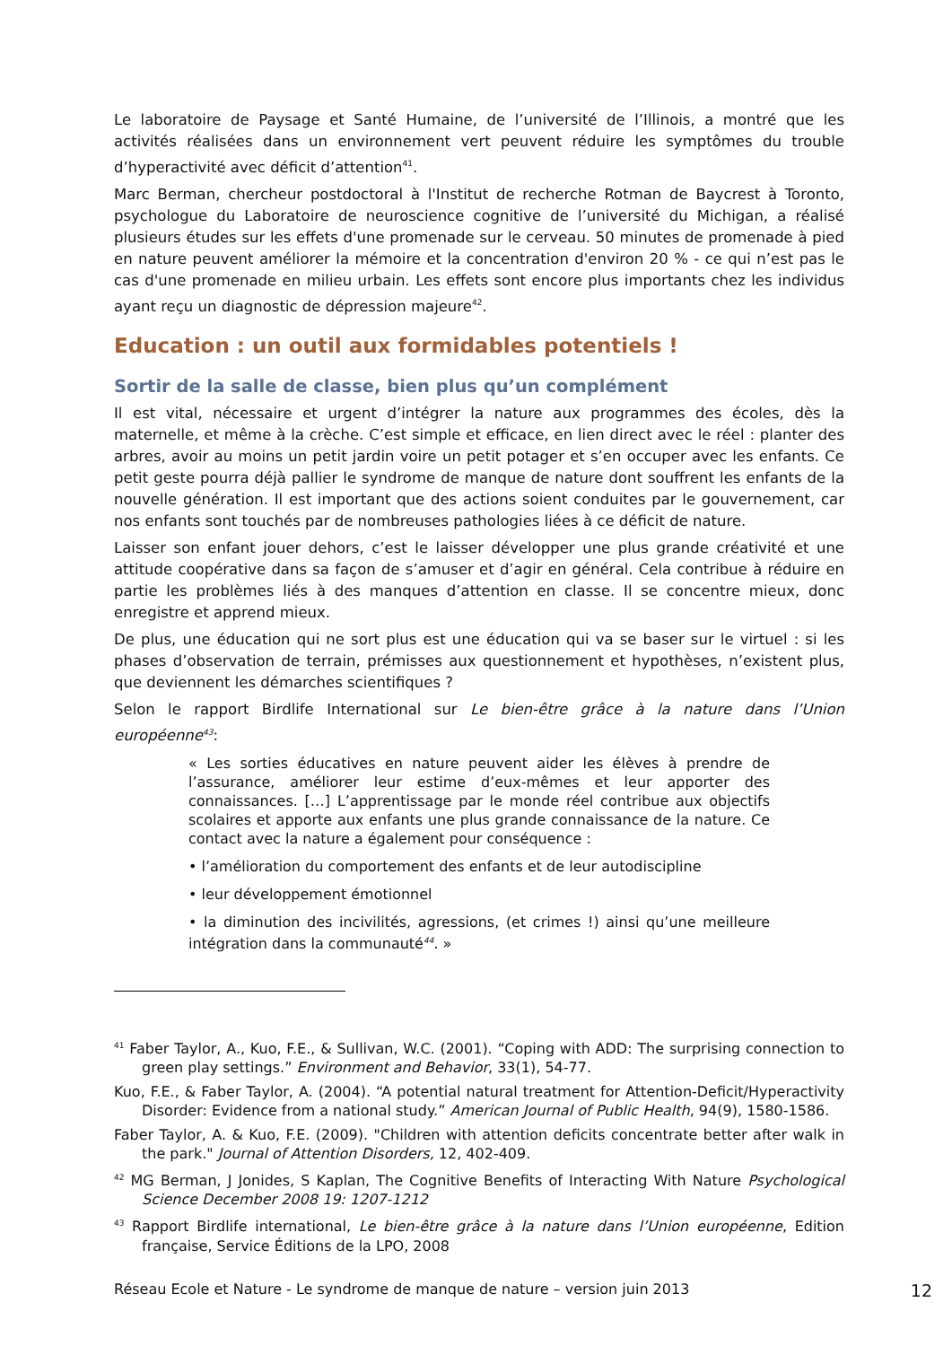Le laboratoire de Paysage et Santé Humaine, de l’université de l’Illinois, a montré que les activités réalisées dans un environnement vert peuvent réduire les symptômes du trouble d’hyperactivité avec déficit d’attention<sup>41</sup>.
Marc Berman, chercheur postdoctoral à l'Institut de recherche Rotman de Baycrest à Toronto, psychologue du Laboratoire de neuroscience cognitive de l’université du Michigan, a réalisé plusieurs études sur les effets d'une promenade sur le cerveau. 50 minutes de promenade à pied en nature peuvent améliorer la mémoire et la concentration d'environ 20 % - ce qui n’est pas le cas d'une promenade en milieu urbain. Les effets sont encore plus importants chez les individus ayant reçu un diagnostic de dépression majeure<sup>42</sup>.
Education : un outil aux formidables potentiels !
Sortir de la salle de classe, bien plus qu’un complément
Il est vital, nécessaire et urgent d’intégrer la nature aux programmes des écoles, dès la maternelle, et même à la crèche. C’est simple et efficace, en lien direct avec le réel : planter des arbres, avoir au moins un petit jardin voire un petit potager et s’en occuper avec les enfants. Ce petit geste pourra déjà pallier le syndrome de manque de nature dont souffrent les enfants de la nouvelle génération. Il est important que des actions soient conduites par le gouvernement, car nos enfants sont touchés par de nombreuses pathologies liées à ce déficit de nature.
Laisser son enfant jouer dehors, c’est le laisser développer une plus grande créativité et une attitude coopérative dans sa façon de s’amuser et d’agir en général. Cela contribue à réduire en partie les problèmes liés à des manques d’attention en classe. Il se concentre mieux, donc enregistre et apprend mieux.
De plus, une éducation qui ne sort plus est une éducation qui va se baser sur le virtuel : si les phases d’observation de terrain, prémisses aux questionnement et hypothèses, n’existent plus, que deviennent les démarches scientifiques ?
Selon le rapport Birdlife International sur Le bien-être grâce à la nature dans l’Union européenne<sup>43</sup>:
« Les sorties éducatives en nature peuvent aider les élèves à prendre de l’assurance, améliorer leur estime d’eux-mêmes et leur apporter des connaissances. […] L’apprentissage par le monde réel contribue aux objectifs scolaires et apporte aux enfants une plus grande connaissance de la nature. Ce contact avec la nature a également pour conséquence :
• l’amélioration du comportement des enfants et de leur autodiscipline
• leur développement émotionnel
• la diminution des incivilités, agressions, (et crimes !) ainsi qu’une meilleure intégration dans la communauté<sup>44</sup>. »
<sup>41</sup> Faber Taylor, A., Kuo, F.E., & Sullivan, W.C. (2001). “Coping with ADD: The surprising connection to green play settings.” Environment and Behavior, 33(1), 54-77.
Kuo, F.E., & Faber Taylor, A. (2004). “A potential natural treatment for Attention-Deficit/Hyperactivity Disorder: Evidence from a national study.” American Journal of Public Health, 94(9), 1580-1586.
Faber Taylor, A. & Kuo, F.E. (2009). "Children with attention deficits concentrate better after walk in the park." Journal of Attention Disorders, 12, 402-409.
<sup>42</sup> MG Berman, J Jonides, S Kaplan, The Cognitive Benefits of Interacting With Nature Psychological Science December 2008 19: 1207-1212
<sup>43</sup> Rapport Birdlife international, Le bien-être grâce à la nature dans l’Union européenne, Edition française, Service Éditions de la LPO, 2008
Réseau Ecole et Nature - Le syndrome de manque de nature – version juin 2013 12